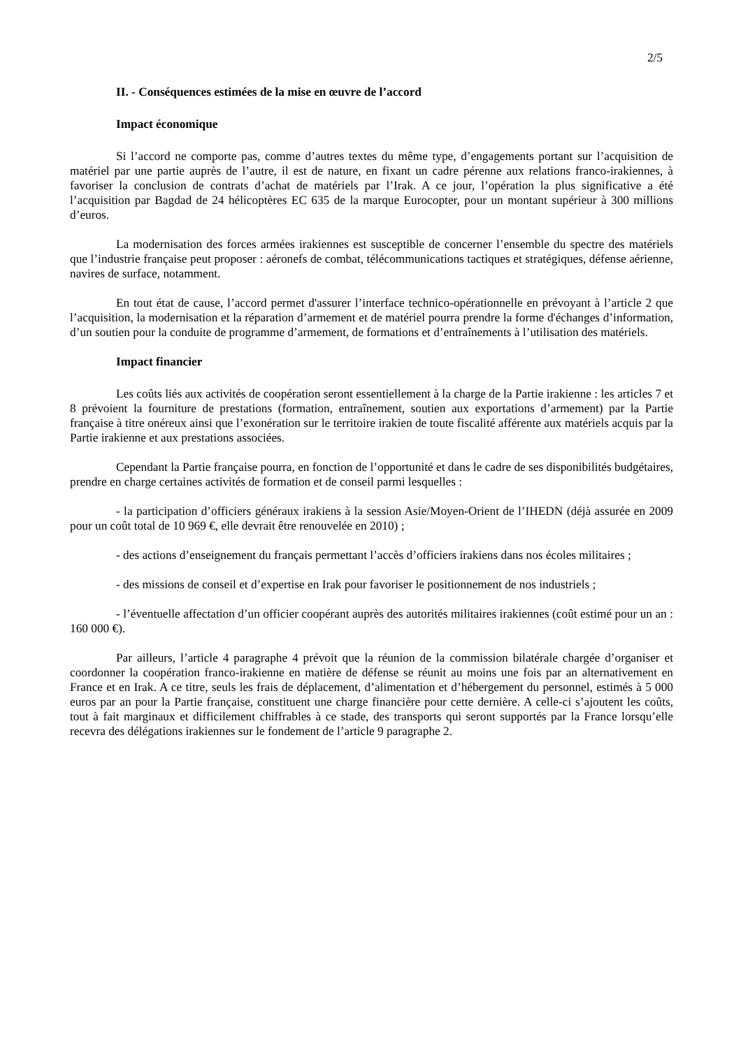2/5
II. - Conséquences estimées de la mise en œuvre de l’accord
Impact économique
Si l’accord ne comporte pas, comme d’autres textes du même type, d’engagements portant sur l’acquisition de matériel par une partie auprès de l’autre, il est de nature, en fixant un cadre pérenne aux relations franco-irakiennes, à favoriser la conclusion de contrats d’achat de matériels par l’Irak. A ce jour, l’opération la plus significative a été l’acquisition par Bagdad de 24 hélicoptères EC 635 de la marque Eurocopter, pour un montant supérieur à 300 millions d’euros.
La modernisation des forces armées irakiennes est susceptible de concerner l’ensemble du spectre des matériels que l’industrie française peut proposer : aéronefs de combat, télécommunications tactiques et stratégiques, défense aérienne, navires de surface, notamment.
En tout état de cause, l’accord permet d'assurer l’interface technico-opérationnelle en prévoyant à l’article 2 que l’acquisition, la modernisation et la réparation d’armement et de matériel pourra prendre la forme d'échanges d’information, d’un soutien pour la conduite de programme d’armement, de formations et d’entraînements à l’utilisation des matériels.
Impact financier
Les coûts liés aux activités de coopération seront essentiellement à la charge de la Partie irakienne : les articles 7 et 8 prévoient la fourniture de prestations (formation, entraînement, soutien aux exportations d’armement) par la Partie française à titre onéreux ainsi que l’exonération sur le territoire irakien de toute fiscalité afférente aux matériels acquis par la Partie irakienne et aux prestations associées.
Cependant la Partie française pourra, en fonction de l’opportunité et dans le cadre de ses disponibilités budgétaires, prendre en charge certaines activités de formation et de conseil parmi lesquelles :
- la participation d’officiers généraux irakiens à la session Asie/Moyen-Orient de l’IHEDN (déjà assurée en 2009 pour un coût total de 10 969 €, elle devrait être renouvelée en 2010) ;
- des actions d’enseignement du français permettant l’accès d’officiers irakiens dans nos écoles militaires ;
- des missions de conseil et d’expertise en Irak pour favoriser le positionnement de nos industriels ;
- l’éventuelle affectation d’un officier coopérant auprès des autorités militaires irakiennes (coût estimé pour un an : 160 000 €).
Par ailleurs, l’article 4 paragraphe 4 prévoit que la réunion de la commission bilatérale chargée d’organiser et coordonner la coopération franco-irakienne en matière de défense se réunit au moins une fois par an alternativement en France et en Irak. A ce titre, seuls les frais de déplacement, d’alimentation et d’hébergement du personnel, estimés à 5 000 euros par an pour la Partie française, constituent une charge financière pour cette dernière. A celle-ci s’ajoutent les coûts, tout à fait marginaux et difficilement chiffrables à ce stade, des transports qui seront supportés par la France lorsqu’elle recevra des délégations irakiennes sur le fondement de l’article 9 paragraphe 2.